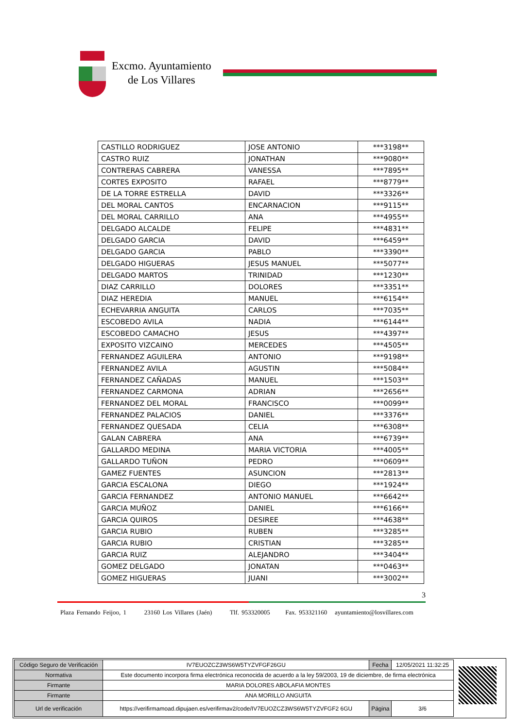Excmo. Ayuntamiento
de Los Villares
| CASTILLO RODRIGUEZ | JOSE ANTONIO | ***3198** |
| CASTRO RUIZ | JONATHAN | ***9080** |
| CONTRERAS CABRERA | VANESSA | ***7895** |
| CORTES EXPOSITO | RAFAEL | ***8779** |
| DE LA TORRE ESTRELLA | DAVID | ***3326** |
| DEL MORAL CANTOS | ENCARNACION | ***9115** |
| DEL MORAL CARRILLO | ANA | ***4955** |
| DELGADO ALCALDE | FELIPE | ***4831** |
| DELGADO GARCIA | DAVID | ***6459** |
| DELGADO GARCIA | PABLO | ***3390** |
| DELGADO HIGUERAS | JESUS MANUEL | ***5077** |
| DELGADO MARTOS | TRINIDAD | ***1230** |
| DIAZ CARRILLO | DOLORES | ***3351** |
| DIAZ HEREDIA | MANUEL | ***6154** |
| ECHEVARRIA ANGUITA | CARLOS | ***7035** |
| ESCOBEDO AVILA | NADIA | ***6144** |
| ESCOBEDO CAMACHO | JESUS | ***4397** |
| EXPOSITO VIZCAINO | MERCEDES | ***4505** |
| FERNANDEZ AGUILERA | ANTONIO | ***9198** |
| FERNANDEZ AVILA | AGUSTIN | ***5084** |
| FERNANDEZ CAÑADAS | MANUEL | ***1503** |
| FERNANDEZ CARMONA | ADRIAN | ***2656** |
| FERNANDEZ DEL MORAL | FRANCISCO | ***0099** |
| FERNANDEZ PALACIOS | DANIEL | ***3376** |
| FERNANDEZ QUESADA | CELIA | ***6308** |
| GALAN CABRERA | ANA | ***6739** |
| GALLARDO MEDINA | MARIA VICTORIA | ***4005** |
| GALLARDO TUÑON | PEDRO | ***0609** |
| GAMEZ FUENTES | ASUNCION | ***2813** |
| GARCIA ESCALONA | DIEGO | ***1924** |
| GARCIA FERNANDEZ | ANTONIO MANUEL | ***6642** |
| GARCIA MUÑOZ | DANIEL | ***6166** |
| GARCIA QUIROS | DESIREE | ***4638** |
| GARCIA RUBIO | RUBEN | ***3285** |
| GARCIA RUBIO | CRISTIAN | ***3285** |
| GARCIA RUIZ | ALEJANDRO | ***3404** |
| GOMEZ DELGADO | JONATAN | ***0463** |
| GOMEZ HIGUERAS | JUANI | ***3002** |
3
Plaza Fernando Feijoo, 1 23160 Los Villares (Jaén) Tlf. 953320005 Fax. 953321160 ayuntamiento@losvillares.com
| Código Seguro de Verificación | IV7EUOZCZ3WS6W5TYZVFGF26GU | Fecha | 12/05/2021 11:32:25 |
| Normativa | Este documento incorpora firma electrónica reconocida de acuerdo a la ley 59/2003, 19 de diciembre, de firma electrónica | | |
| Firmante | MARIA DOLORES ABOLAFIA MONTES | | |
| Firmante | ANA MORILLO ANGUITA | | |
| Url de verificación | https://verifirmamoad.dipujaen.es/verifirmav2/code/IV7EUOZCZ3WS6W5TYZVFGF2 6GU | Página | 3/6 |